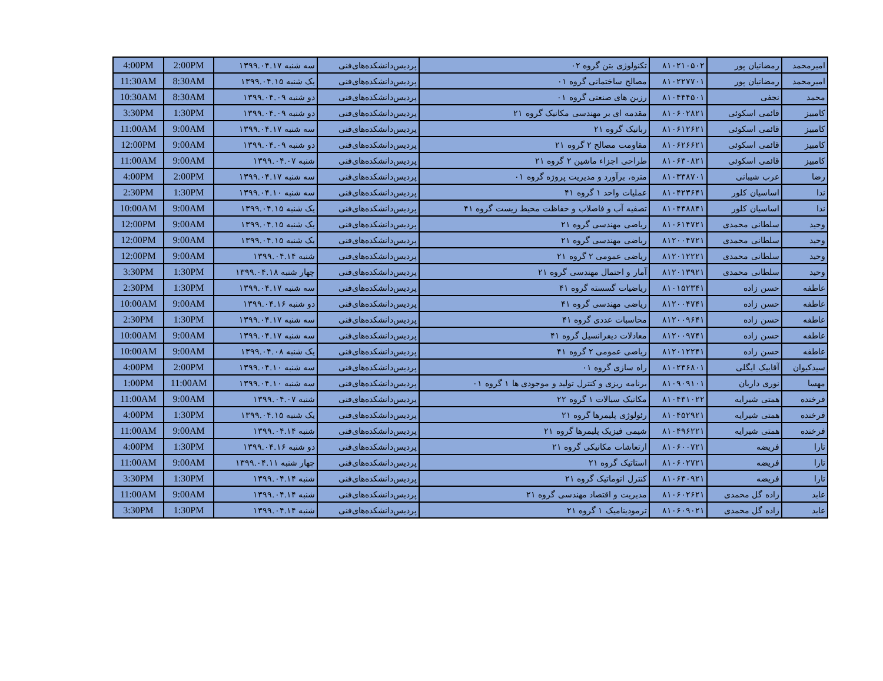| 4:00PM | 2:00PM | سه شنبه ۱۳۹۹.۰۴.۱۷ | پردیس‌دانشکده‌های‌فنی | تکنولوژی بتن گروه ۰۲ | ۸۱۰۲۱۰۵۰۲ | رمضانیان پور | امیرمحمد |
| 11:30AM | 8:30AM | یک شنبه ۱۳۹۹.۰۴.۱۵ | پردیس‌دانشکده‌های‌فنی | مصالح ساختمانی گروه ۰۱ | ۸۱۰۲۲۷۷۰۱ | رمضانیان پور | امیرمحمد |
| 10:30AM | 8:30AM | دو شنبه ۱۳۹۹.۰۴.۰۹ | پردیس‌دانشکده‌های‌فنی | رزین های صنعتی گروه ۰۱ | ۸۱۰۴۴۴۵۰۱ | نجفی | محمد |
| 3:30PM | 1:30PM | دو شنبه ۱۳۹۹.۰۴.۰۹ | پردیس‌دانشکده‌های‌فنی | مقدمه ای بر مهندسی مکانیک گروه ۲۱ | ۸۱۰۶۰۲۸۲۱ | قائمی اسکوئی | کامبیز |
| 11:00AM | 9:00AM | سه شنبه ۱۳۹۹.۰۴.۱۷ | پردیس‌دانشکده‌های‌فنی | رباتیک گروه ۲۱ | ۸۱۰۶۱۲۶۲۱ | قائمی اسکوئی | کامبیز |
| 12:00PM | 9:00AM | دو شنبه ۱۳۹۹.۰۴.۰۹ | پردیس‌دانشکده‌های‌فنی | مقاومت مصالح ۲ گروه ۲۱ | ۸۱۰۶۲۶۶۲۱ | قائمی اسکوئی | کامبیز |
| 11:00AM | 9:00AM | شنبه ۱۳۹۹.۰۴.۰۷ | پردیس‌دانشکده‌های‌فنی | طراحی اجزاء ماشین ۲ گروه ۲۱ | ۸۱۰۶۳۰۸۲۱ | قائمی اسکوئی | کامبیز |
| 4:00PM | 2:00PM | سه شنبه ۱۳۹۹.۰۴.۱۷ | پردیس‌دانشکده‌های‌فنی | متره، برآورد و مدیریت پروژه گروه ۰۱ | ۸۱۰۳۳۸۷۰۱ | عرب شیبانی | رضا |
| 2:30PM | 1:30PM | سه شنبه ۱۳۹۹.۰۴.۱۰ | پردیس‌دانشکده‌های‌فنی | عملیات واحد ۱ گروه ۴۱ | ۸۱۰۴۲۳۶۴۱ | اساسیان کلور | ندا |
| 10:00AM | 9:00AM | یک شنبه ۱۳۹۹.۰۴.۱۵ | پردیس‌دانشکده‌های‌فنی | تصفیه آب و فاضلاب و حفاظت محیط زیست گروه ۴۱ | ۸۱۰۴۳۸۸۴۱ | اساسیان کلور | ندا |
| 12:00PM | 9:00AM | یک شنبه ۱۳۹۹.۰۴.۱۵ | پردیس‌دانشکده‌های‌فنی | ریاضی مهندسی گروه ۲۱ | ۸۱۰۶۱۴۷۲۱ | سلطانی محمدی | وحید |
| 12:00PM | 9:00AM | یک شنبه ۱۳۹۹.۰۴.۱۵ | پردیس‌دانشکده‌های‌فنی | ریاضی مهندسی گروه ۲۱ | ۸۱۲۰۰۴۷۲۱ | سلطانی محمدی | وحید |
| 12:00PM | 9:00AM | شنبه ۱۳۹۹.۰۴.۱۴ | پردیس‌دانشکده‌های‌فنی | ریاضی عمومی ۲ گروه ۲۱ | ۸۱۲۰۱۲۲۲۱ | سلطانی محمدی | وحید |
| 3:30PM | 1:30PM | چهار شنبه ۱۳۹۹.۰۴.۱۸ | پردیس‌دانشکده‌های‌فنی | آمار و احتمال مهندسی گروه ۲۱ | ۸۱۲۰۱۳۹۲۱ | سلطانی محمدی | وحید |
| 2:30PM | 1:30PM | سه شنبه ۱۳۹۹.۰۴.۱۷ | پردیس‌دانشکده‌های‌فنی | ریاضیات گسسته گروه ۴۱ | ۸۱۰۱۵۲۳۴۱ | حسن زاده | عاطفه |
| 10:00AM | 9:00AM | دو شنبه ۱۳۹۹.۰۴.۱۶ | پردیس‌دانشکده‌های‌فنی | ریاضی مهندسی گروه ۴۱ | ۸۱۲۰۰۴۷۴۱ | حسن زاده | عاطفه |
| 2:30PM | 1:30PM | سه شنبه ۱۳۹۹.۰۴.۱۷ | پردیس‌دانشکده‌های‌فنی | محاسبات عددی گروه ۴۱ | ۸۱۲۰۰۹۶۴۱ | حسن زاده | عاطفه |
| 10:00AM | 9:00AM | سه شنبه ۱۳۹۹.۰۴.۱۷ | پردیس‌دانشکده‌های‌فنی | معادلات دیفرانسیل گروه ۴۱ | ۸۱۲۰۰۹۷۴۱ | حسن زاده | عاطفه |
| 10:00AM | 9:00AM | یک شنبه ۱۳۹۹.۰۴.۰۸ | پردیس‌دانشکده‌های‌فنی | ریاضی عمومی ۲ گروه ۴۱ | ۸۱۲۰۱۲۲۴۱ | حسن زاده | عاطفه |
| 4:00PM | 2:00PM | سه شنبه ۱۳۹۹.۰۴.۱۰ | پردیس‌دانشکده‌های‌فنی | راه سازی گروه ۰۱ | ۸۱۰۲۳۶۸۰۱ | آقابیک ایگلی | سیدکیوان |
| 1:00PM | 11:00AM | سه شنبه ۱۳۹۹.۰۴.۱۰ | پردیس‌دانشکده‌های‌فنی | برنامه ریزی و کنترل تولید و موجودی ها ۱ گروه ۰۱ | ۸۱۰۹۰۹۱۰۱ | نوری داریان | مهسا |
| 11:00AM | 9:00AM | شنبه ۱۳۹۹.۰۴.۰۷ | پردیس‌دانشکده‌های‌فنی | مکانیک سیالات ۱ گروه ۲۲ | ۸۱۰۴۳۱۰۲۲ | همتی شیرایه | فرخنده |
| 4:00PM | 1:30PM | یک شنبه ۱۳۹۹.۰۴.۱۵ | پردیس‌دانشکده‌های‌فنی | رئولوژی پلیمرها گروه ۲۱ | ۸۱۰۴۵۲۹۲۱ | همتی شیرایه | فرخنده |
| 11:00AM | 9:00AM | شنبه ۱۳۹۹.۰۴.۱۴ | پردیس‌دانشکده‌های‌فنی | شیمی فیزیک پلیمرها گروه ۲۱ | ۸۱۰۴۹۶۲۲۱ | همتی شیرایه | فرخنده |
| 4:00PM | 1:30PM | دو شنبه ۱۳۹۹.۰۴.۱۶ | پردیس‌دانشکده‌های‌فنی | ارتعاشات مکانیکی گروه ۲۱ | ۸۱۰۶۰۰۷۲۱ | فریضه | تارا |
| 11:00AM | 9:00AM | چهار شنبه ۱۳۹۹.۰۴.۱۱ | پردیس‌دانشکده‌های‌فنی | استاتیک گروه ۲۱ | ۸۱۰۶۰۲۷۲۱ | فریضه | تارا |
| 3:30PM | 1:30PM | شنبه ۱۳۹۹.۰۴.۱۴ | پردیس‌دانشکده‌های‌فنی | کنترل اتوماتیک گروه ۲۱ | ۸۱۰۶۳۰۹۲۱ | فریضه | تارا |
| 11:00AM | 9:00AM | شنبه ۱۳۹۹.۰۴.۱۴ | پردیس‌دانشکده‌های‌فنی | مدیریت و اقتصاد مهندسی گروه ۲۱ | ۸۱۰۶۰۲۶۲۱ | زاده گل محمدی | عابد |
| 3:30PM | 1:30PM | شنبه ۱۳۹۹.۰۴.۱۴ | پردیس‌دانشکده‌های‌فنی | ترمودینامیک ۱ گروه ۲۱ | ۸۱۰۶۰۹۰۲۱ | زاده گل محمدی | عابد |